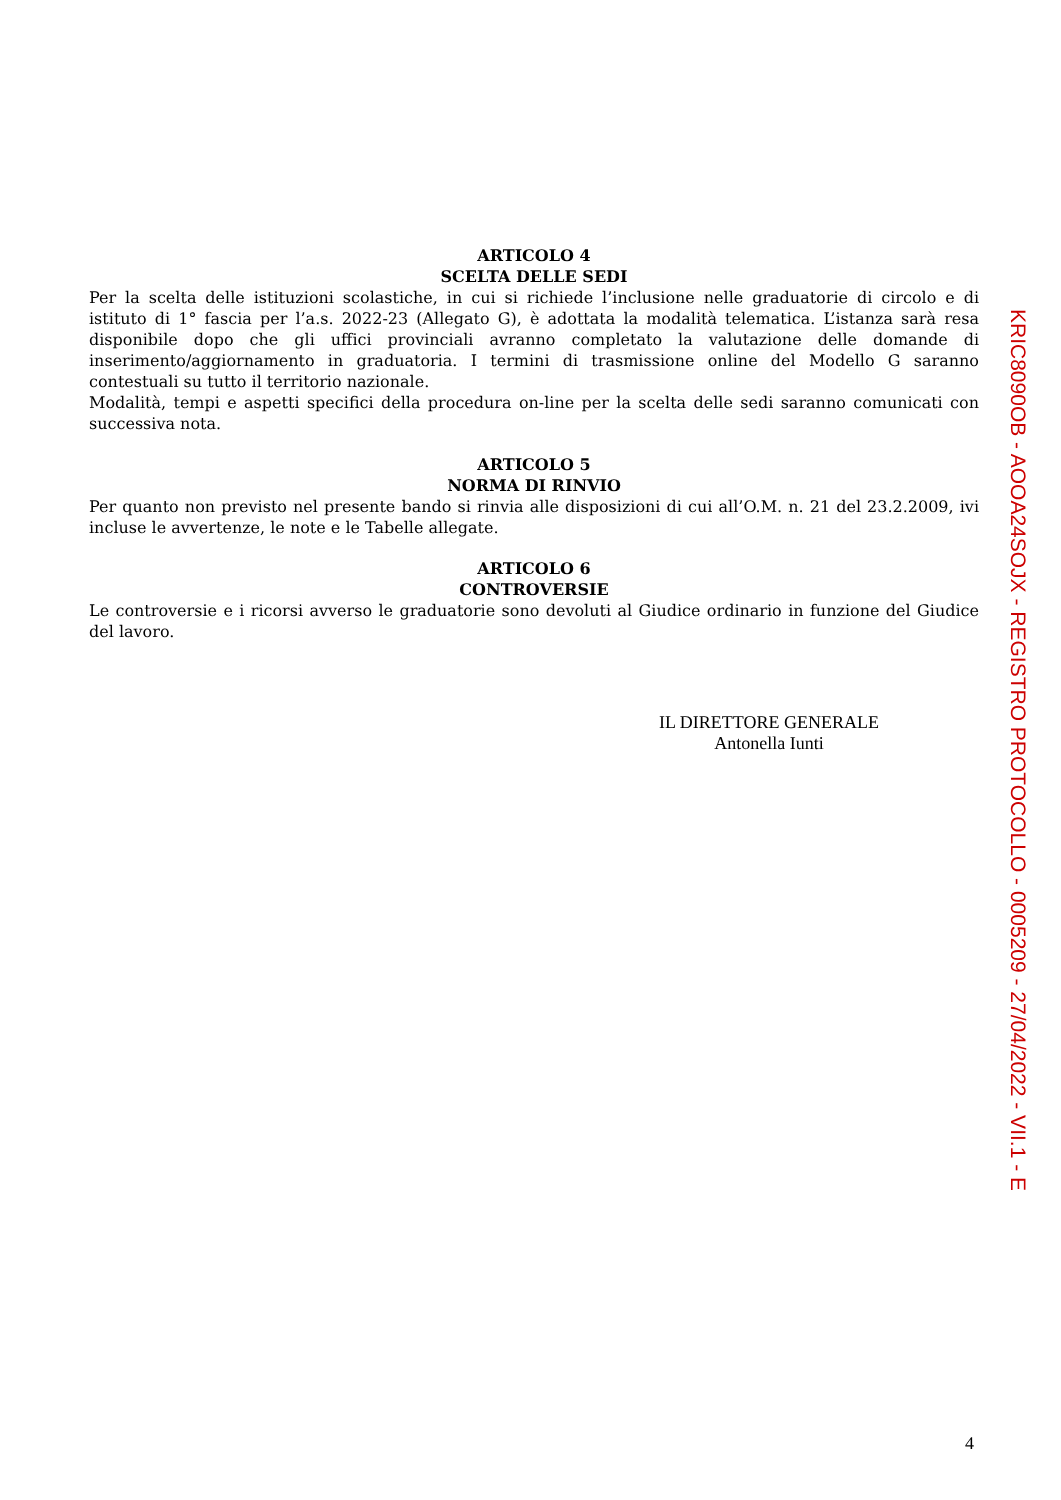ARTICOLO 4
SCELTA DELLE SEDI
Per la scelta delle istituzioni scolastiche, in cui si richiede l’inclusione nelle graduatorie di circolo e di istituto di 1° fascia per l’a.s. 2022-23 (Allegato G), è adottata la modalità telematica. L’istanza sarà resa disponibile dopo che gli uffici provinciali avranno completato la valutazione delle domande di inserimento/aggiornamento in graduatoria. I termini di trasmissione online del Modello G saranno contestuali su tutto il territorio nazionale.
Modalità, tempi e aspetti specifici della procedura on-line per la scelta delle sedi saranno comunicati con successiva nota.
ARTICOLO 5
NORMA DI RINVIO
Per quanto non previsto nel presente bando si rinvia alle disposizioni di cui all’O.M. n. 21 del 23.2.2009, ivi incluse le avvertenze, le note e le Tabelle allegate.
ARTICOLO 6
CONTROVERSIE
Le controversie e i ricorsi avverso le graduatorie sono devoluti al Giudice ordinario in funzione del Giudice del lavoro.
IL DIRETTORE GENERALE
Antonella Iunti
KRIC8090OB - AOOA24SOJX - REGISTRO PROTOCOLLO - 0005209 - 27/04/2022 - VII.1 - E
4